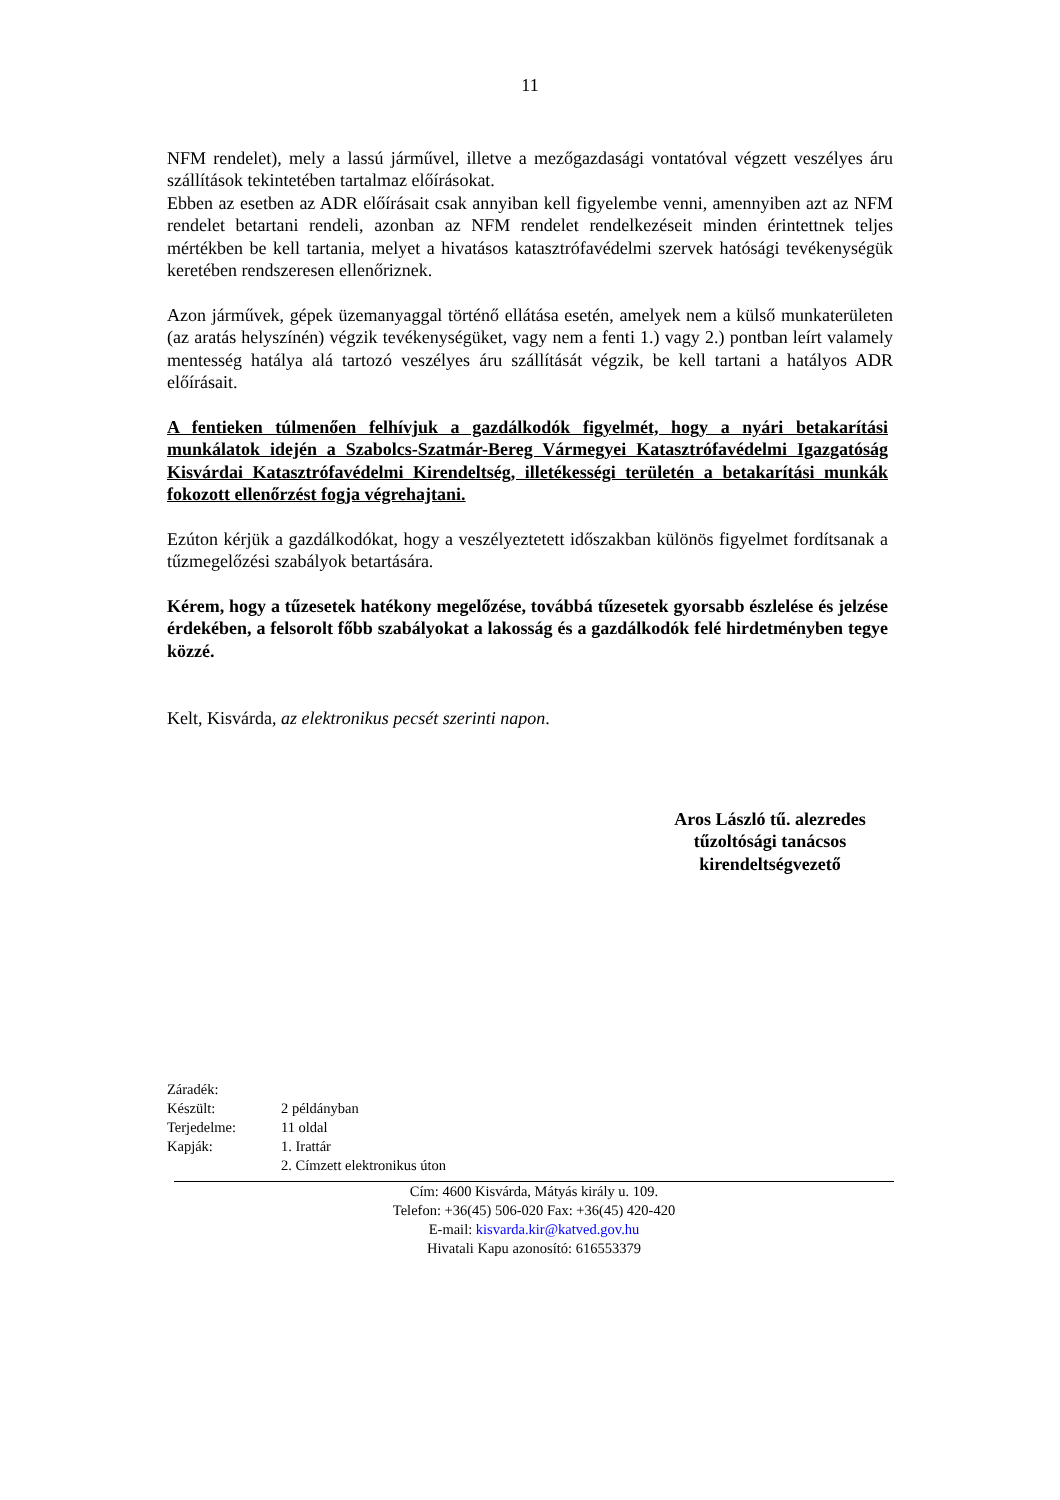11
NFM rendelet), mely a lassú járművel, illetve a mezőgazdasági vontatóval végzett veszélyes áru szállítások tekintetében tartalmaz előírásokat.
Ebben az esetben az ADR előírásait csak annyiban kell figyelembe venni, amennyiben azt az NFM rendelet betartani rendeli, azonban az NFM rendelet rendelkezéseit minden érintettnek teljes mértékben be kell tartania, melyet a hivatásos katasztrófavédelmi szervek hatósági tevékenységük keretében rendszeresen ellenőriznek.
Azon járművek, gépek üzemanyaggal történő ellátása esetén, amelyek nem a külső munkaterületen (az aratás helyszínén) végzik tevékenységüket, vagy nem a fenti 1.) vagy 2.) pontban leírt valamely mentesség hatálya alá tartozó veszélyes áru szállítását végzik, be kell tartani a hatályos ADR előírásait.
A fentieken túlmenően felhívjuk a gazdálkodók figyelmét, hogy a nyári betakarítási munkálatok idején a Szabolcs-Szatmár-Bereg Vármegyei Katasztrófavédelmi Igazgatóság Kisvárdai Katasztrófavédelmi Kirendeltség, illetékességi területén a betakarítási munkák fokozott ellenőrzést fogja végrehajtani.
Ezúton kérjük a gazdálkodókat, hogy a veszélyeztetett időszakban különös figyelmet fordítsanak a tűzmegelőzési szabályok betartására.
Kérem, hogy a tűzesetek hatékony megelőzése, továbbá tűzesetek gyorsabb észlelése és jelzése érdekében, a felsorolt főbb szabályokat a lakosság és a gazdálkodók felé hirdetményben tegye közzé.
Kelt, Kisvárda, az elektronikus pecsét szerinti napon.
Aros László tű. alezredes
tűzoltósági tanácsos
kirendeltségvezető
| Záradék: | |
| Készült: | 2 példányban |
| Terjedelme: | 11 oldal |
| Kapják: | 1. Irattár |
| | 2. Címzett elektronikus úton |
Cím: 4600 Kisvárda, Mátyás király u. 109.
Telefon: +36(45) 506-020 Fax: +36(45) 420-420
E-mail: kisvarda.kir@katved.gov.hu
Hivatali Kapu azonosító: 616553379